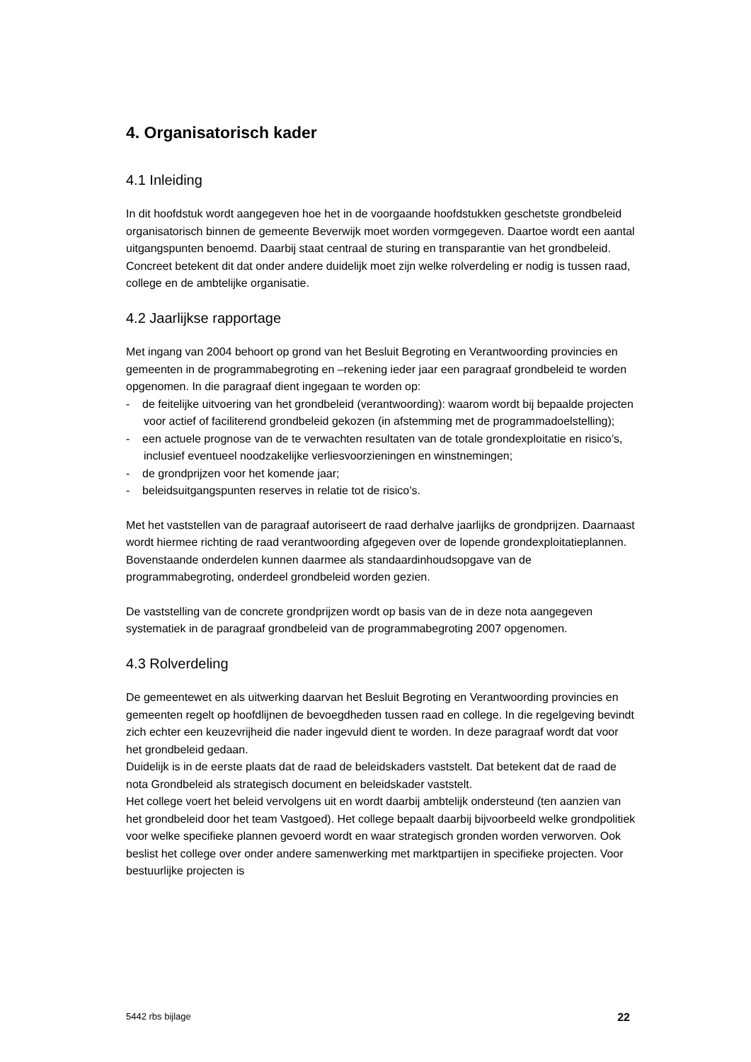4. Organisatorisch kader
4.1 Inleiding
In dit hoofdstuk wordt aangegeven hoe het in de voorgaande hoofdstukken geschetste grondbeleid organisatorisch binnen de gemeente Beverwijk moet worden vormgegeven. Daartoe wordt een aantal uitgangspunten benoemd. Daarbij staat centraal de sturing en transparantie van het grondbeleid. Concreet betekent dit dat onder andere duidelijk moet zijn welke rolverdeling er nodig is tussen raad, college en de ambtelijke organisatie.
4.2 Jaarlijkse rapportage
Met ingang van 2004 behoort op grond van het Besluit Begroting en Verantwoording provincies en gemeenten in de programmabegroting en –rekening ieder jaar een paragraaf grondbeleid te worden opgenomen. In die paragraaf dient ingegaan te worden op:
- de feitelijke uitvoering van het grondbeleid (verantwoording): waarom wordt bij bepaalde projecten voor actief of faciliterend grondbeleid gekozen (in afstemming met de programmadoelstelling);
- een actuele prognose van de te verwachten resultaten van de totale grondexploitatie en risico’s, inclusief eventueel noodzakelijke verliesvoorzieningen en winstnemingen;
- de grondprijzen voor het komende jaar;
- beleidsuitgangspunten reserves in relatie tot de risico’s.
Met het vaststellen van de paragraaf autoriseert de raad derhalve jaarlijks de grondprijzen. Daarnaast wordt hiermee richting de raad verantwoording afgegeven over de lopende grondexploitatieplannen. Bovenstaande onderdelen kunnen daarmee als standaardinhoudsopgave van de programmabegroting, onderdeel grondbeleid worden gezien.
De vaststelling van de concrete grondprijzen wordt op basis van de in deze nota aangegeven systematiek in de paragraaf grondbeleid van de programmabegroting 2007 opgenomen.
4.3 Rolverdeling
De gemeentewet en als uitwerking daarvan het Besluit Begroting en Verantwoording provincies en gemeenten regelt op hoofdlijnen de bevoegdheden tussen raad en college. In die regelgeving bevindt zich echter een keuzevrijheid die nader ingevuld dient te worden. In deze paragraaf wordt dat voor het grondbeleid gedaan.
Duidelijk is in de eerste plaats dat de raad de beleidskaders vaststelt. Dat betekent dat de raad de nota Grondbeleid als strategisch document en beleidskader vaststelt.
Het college voert het beleid vervolgens uit en wordt daarbij ambtelijk ondersteund (ten aanzien van het grondbeleid door het team Vastgoed). Het college bepaalt daarbij bijvoorbeeld welke grondpolitiek voor welke specifieke plannen gevoerd wordt en waar strategisch gronden worden verworven. Ook beslist het college over onder andere samenwerking met marktpartijen in specifieke projecten. Voor bestuurlijke projecten is
5442 rbs bijlage 22